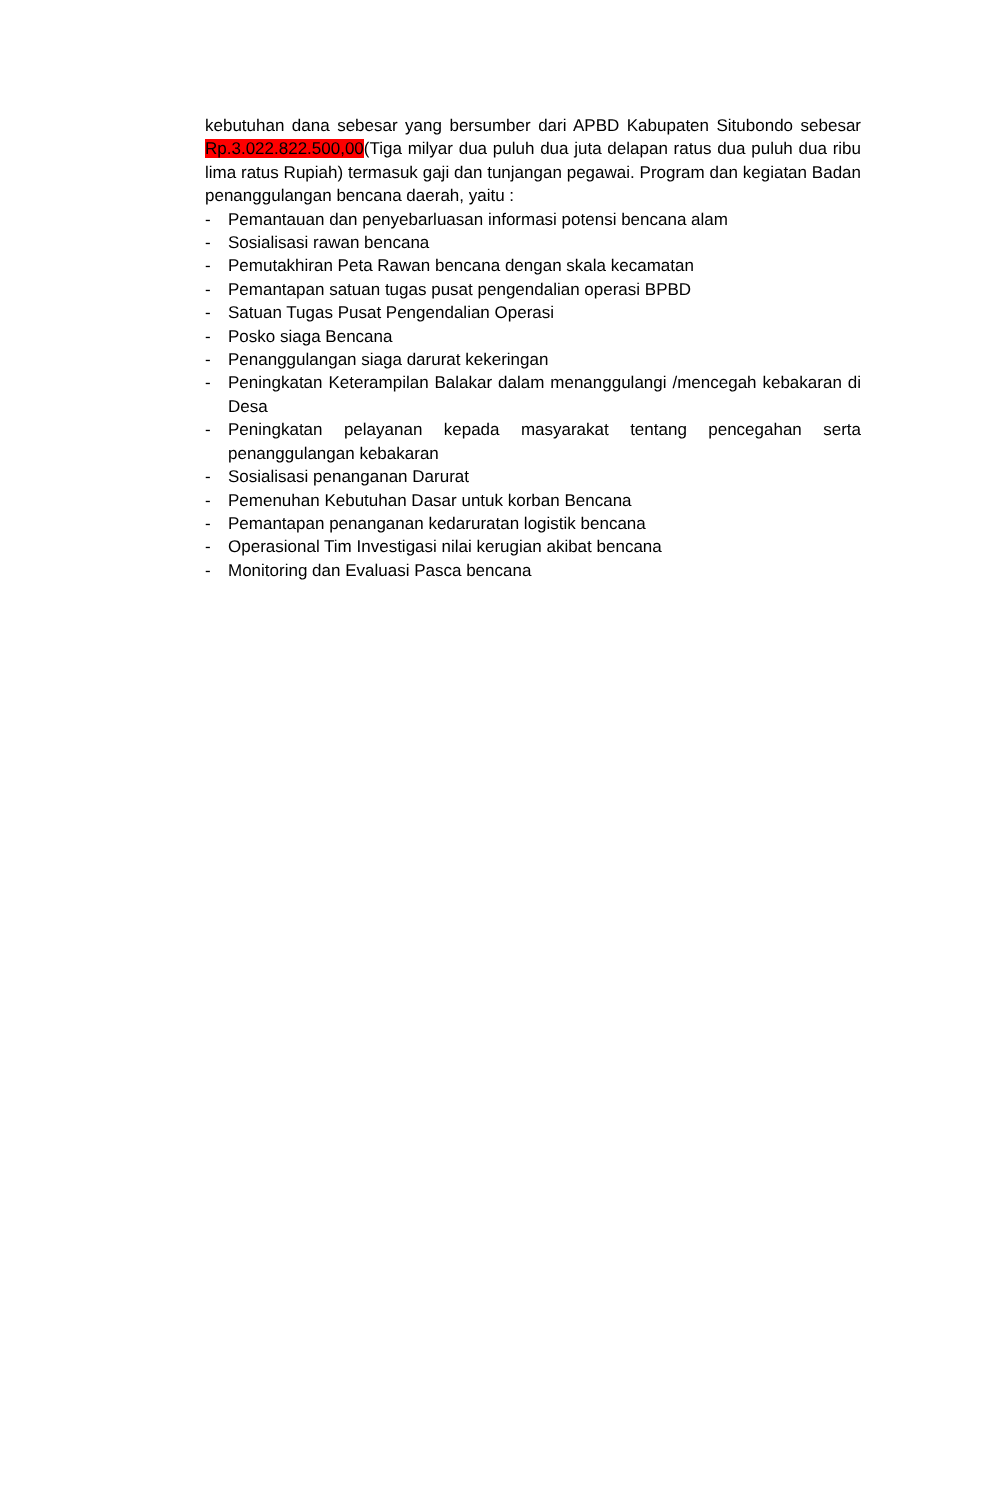kebutuhan dana sebesar yang bersumber dari APBD Kabupaten Situbondo sebesar Rp.3.022.822.500,00(Tiga milyar dua puluh dua juta delapan ratus dua puluh dua ribu lima ratus Rupiah) termasuk gaji dan tunjangan pegawai. Program dan kegiatan Badan penanggulangan bencana daerah, yaitu :
- Pemantauan dan penyebarluasan informasi potensi bencana alam
- Sosialisasi rawan bencana
- Pemutakhiran Peta Rawan bencana dengan skala kecamatan
- Pemantapan satuan tugas pusat pengendalian operasi BPBD
- Satuan Tugas Pusat Pengendalian Operasi
- Posko siaga Bencana
- Penanggulangan siaga darurat kekeringan
- Peningkatan Keterampilan Balakar dalam menanggulangi /mencegah kebakaran di Desa
- Peningkatan pelayanan kepada masyarakat tentang pencegahan serta penanggulangan kebakaran
- Sosialisasi penanganan Darurat
- Pemenuhan Kebutuhan Dasar untuk korban Bencana
- Pemantapan penanganan kedaruratan logistik bencana
- Operasional Tim Investigasi nilai kerugian akibat bencana
- Monitoring dan Evaluasi Pasca bencana